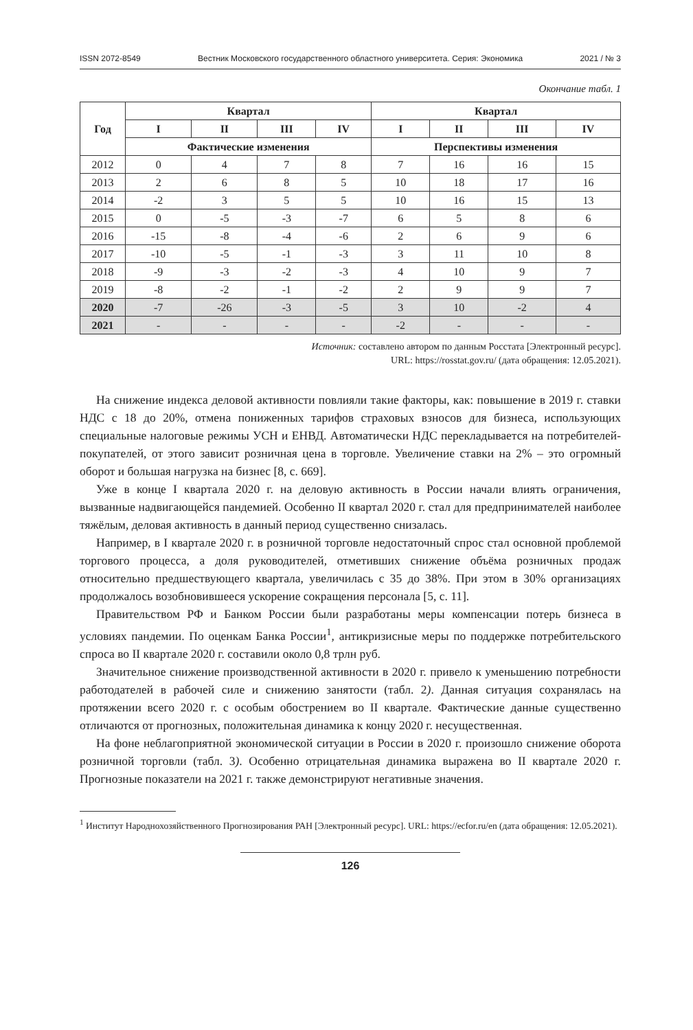ISSN 2072-8549 Вестник Московского государственного областного университета. Серия: Экономика 2021 / № 3
Окончание табл. 1
| Год | Квартал | | | | Квартал | | | |
| --- | --- | --- | --- | --- | --- | --- | --- | --- |
| | I | II | III | IV | I | II | III | IV |
| | Фактические изменения | | | | Перспективы изменения | | | |
| 2012 | 0 | 4 | 7 | 8 | 7 | 16 | 16 | 15 |
| 2013 | 2 | 6 | 8 | 5 | 10 | 18 | 17 | 16 |
| 2014 | -2 | 3 | 5 | 5 | 10 | 16 | 15 | 13 |
| 2015 | 0 | -5 | -3 | -7 | 6 | 5 | 8 | 6 |
| 2016 | -15 | -8 | -4 | -6 | 2 | 6 | 9 | 6 |
| 2017 | -10 | -5 | -1 | -3 | 3 | 11 | 10 | 8 |
| 2018 | -9 | -3 | -2 | -3 | 4 | 10 | 9 | 7 |
| 2019 | -8 | -2 | -1 | -2 | 2 | 9 | 9 | 7 |
| 2020 | -7 | -26 | -3 | -5 | 3 | 10 | -2 | 4 |
| 2021 | - | - | - | - | -2 | - | - | - |
Источник: составлено автором по данным Росстата [Электронный ресурс].
URL: https://rosstat.gov.ru/ (дата обращения: 12.05.2021).
На снижение индекса деловой активности повлияли такие факторы, как: повышение в 2019 г. ставки НДС с 18 до 20%, отмена пониженных тарифов страховых взносов для бизнеса, использующих специальные налоговые режимы УСН и ЕНВД. Автоматически НДС перекладывается на потребителей-покупателей, от этого зависит розничная цена в торговле. Увеличение ставки на 2% – это огромный оборот и большая нагрузка на бизнес [8, с. 669].
Уже в конце I квартала 2020 г. на деловую активность в России начали влиять ограничения, вызванные надвигающейся пандемией. Особенно II квартал 2020 г. стал для предпринимателей наиболее тяжёлым, деловая активность в данный период существенно снизалась.
Например, в I квартале 2020 г. в розничной торговле недостаточный спрос стал основной проблемой торгового процесса, а доля руководителей, отметивших снижение объёма розничных продаж относительно предшествующего квартала, увеличилась с 35 до 38%. При этом в 30% организациях продолжалось возобновившееся ускорение сокращения персонала [5, с. 11].
Правительством РФ и Банком России были разработаны меры компенсации потерь бизнеса в условиях пандемии. По оценкам Банка России<sup>1</sup>, антикризисные меры по поддержке потребительского спроса во II квартале 2020 г. составили около 0,8 трлн руб.
Значительное снижение производственной активности в 2020 г. привело к уменьшению потребности работодателей в рабочей силе и снижению занятости (табл. 2). Данная ситуация сохранялась на протяжении всего 2020 г. с особым обострением во II квартале. Фактические данные существенно отличаются от прогнозных, положительная динамика к концу 2020 г. несущественная.
На фоне неблагоприятной экономической ситуации в России в 2020 г. произошло снижение оборота розничной торговли (табл. 3). Особенно отрицательная динамика выражена во II квартале 2020 г. Прогнозные показатели на 2021 г. также демонстрируют негативные значения.
<sup>1</sup> Институт Народнохозяйственного Прогнозирования РАН [Электронный ресурс]. URL: https://ecfor.ru/en (дата обращения: 12.05.2021).
126